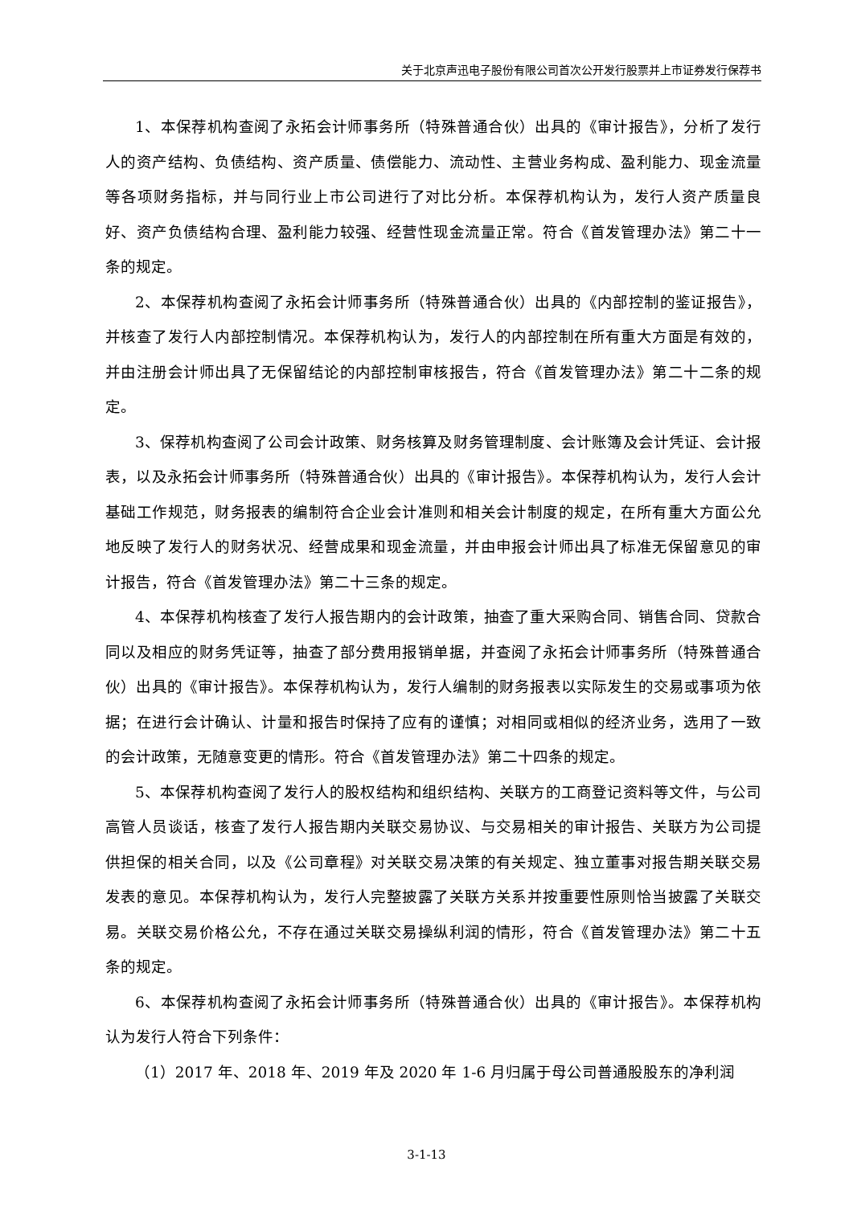关于北京声迅电子股份有限公司首次公开发行股票并上市证券发行保荐书
1、本保荐机构查阅了永拓会计师事务所（特殊普通合伙）出具的《审计报告》，分析了发行人的资产结构、负债结构、资产质量、债偿能力、流动性、主营业务构成、盈利能力、现金流量等各项财务指标，并与同行业上市公司进行了对比分析。本保荐机构认为，发行人资产质量良好、资产负债结构合理、盈利能力较强、经营性现金流量正常。符合《首发管理办法》第二十一条的规定。
2、本保荐机构查阅了永拓会计师事务所（特殊普通合伙）出具的《内部控制的鉴证报告》，并核查了发行人内部控制情况。本保荐机构认为，发行人的内部控制在所有重大方面是有效的，并由注册会计师出具了无保留结论的内部控制审核报告，符合《首发管理办法》第二十二条的规定。
3、保荐机构查阅了公司会计政策、财务核算及财务管理制度、会计账簿及会计凭证、会计报表，以及永拓会计师事务所（特殊普通合伙）出具的《审计报告》。本保荐机构认为，发行人会计基础工作规范，财务报表的编制符合企业会计准则和相关会计制度的规定，在所有重大方面公允地反映了发行人的财务状况、经营成果和现金流量，并由申报会计师出具了标准无保留意见的审计报告，符合《首发管理办法》第二十三条的规定。
4、本保荐机构核查了发行人报告期内的会计政策，抽查了重大采购合同、销售合同、贷款合同以及相应的财务凭证等，抽查了部分费用报销单据，并查阅了永拓会计师事务所（特殊普通合伙）出具的《审计报告》。本保荐机构认为，发行人编制的财务报表以实际发生的交易或事项为依据；在进行会计确认、计量和报告时保持了应有的谨慎；对相同或相似的经济业务，选用了一致的会计政策，无随意变更的情形。符合《首发管理办法》第二十四条的规定。
5、本保荐机构查阅了发行人的股权结构和组织结构、关联方的工商登记资料等文件，与公司高管人员谈话，核查了发行人报告期内关联交易协议、与交易相关的审计报告、关联方为公司提供担保的相关合同，以及《公司章程》对关联交易决策的有关规定、独立董事对报告期关联交易发表的意见。本保荐机构认为，发行人完整披露了关联方关系并按重要性原则恰当披露了关联交易。关联交易价格公允，不存在通过关联交易操纵利润的情形，符合《首发管理办法》第二十五条的规定。
6、本保荐机构查阅了永拓会计师事务所（特殊普通合伙）出具的《审计报告》。本保荐机构认为发行人符合下列条件：
（1）2017 年、2018 年、2019 年及 2020 年 1-6 月归属于母公司普通股股东的净利润
3-1-13